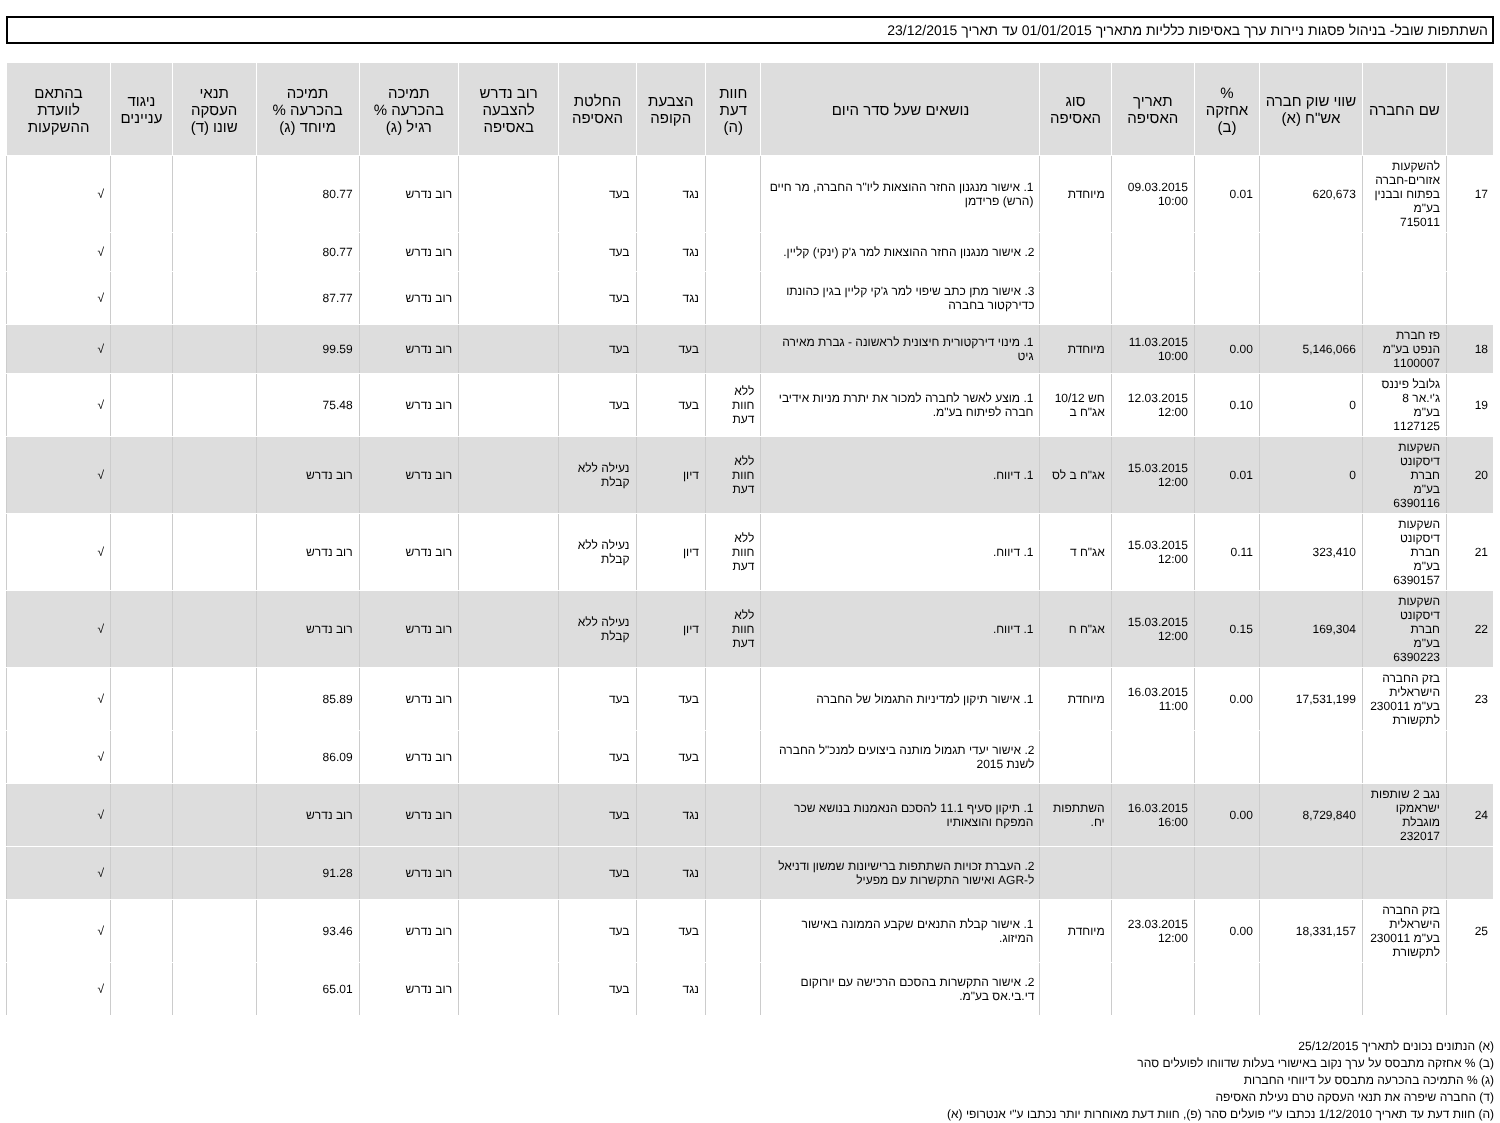השתתפות שובל- בניהול פסגות ניירות ערך באסיפות כלליות מתאריך 01/01/2015 עד תאריך 23/12/2015
| | שם החברה | שווי שוק חברה אש"ח (א) | % אחזקה (ב) | תאריך האסיפה | סוג האסיפה | נושאים שעל סדר היום | חוות דעת (ה) | הצבעת הקופה | החלטת האסיפה | רוב נדרש להצבעה באסיפה | תמיכה בהכרעה % רגיל (ג) | תמיכה בהכרעה % מיוחד (ג) | תנאי העסקה שונו (ד) | ניגוד עניינים | בהתאם לוועדת ההשקעות |
| --- | --- | --- | --- | --- | --- | --- | --- | --- | --- | --- | --- | --- | --- | --- | --- |
| 17 | להשקעות אזורים-חברה בפתוח ובבנין בע"מ 715011 | 620,673 | 0.01 | 09.03.2015 10:00 | מיוחדת | 1. אישור מנגנון החזר ההוצאות ליו"ר החברה, מר חיים (הרש) פרידמן | | נגד | בעד | | רוב נדרש | 80.77 | | | √ |
| | | | | | | 2. אישור מנגנון החזר ההוצאות למר ג'ק (ינקי) קליין. | | נגד | בעד | | רוב נדרש | 80.77 | | | √ |
| | | | | | | 3. אישור מתן כתב שיפוי למר ג'קי קליין בגין כהונתו כדירקטור בחברה | | נגד | בעד | | רוב נדרש | 87.77 | | | √ |
| 18 | פז חברת הנפט בע"מ 1100007 | 5,146,066 | 0.00 | 11.03.2015 10:00 | מיוחדת | 1. מינוי דירקטורית חיצונית לראשונה - גברת מאירה גיט | | בעד | בעד | | רוב נדרש | 99.59 | | | √ |
| 19 | גלובל פיננס ג'י.אר 8 בע"מ 1127125 | 0 | 0.10 | 12.03.2015 12:00 | חש 10/12 אג"ח ב | 1. מוצע לאשר לחברה למכור את יתרת מניות אידיבי חברה לפיתוח בע"מ. | ללא חוות דעת | בעד | בעד | | רוב נדרש | 75.48 | | | √ |
| 20 | השקעות דיסקונט חברת בע"מ 6390116 | 0 | 0.01 | 15.03.2015 12:00 | אג"ח ב לס | 1. דיווח. | ללא חוות דעת | דיון | נעילה ללא קבלת | | רוב נדרש | רוב נדרש | | | √ |
| 21 | השקעות דיסקונט חברת בע"מ 6390157 | 323,410 | 0.11 | 15.03.2015 12:00 | אג"ח ד | 1. דיווח. | ללא חוות דעת | דיון | נעילה ללא קבלת | | רוב נדרש | רוב נדרש | | | √ |
| 22 | השקעות דיסקונט חברת בע"מ 6390223 | 169,304 | 0.15 | 15.03.2015 12:00 | אג"ח ח | 1. דיווח. | ללא חוות דעת | דיון | נעילה ללא קבלת | | רוב נדרש | רוב נדרש | | | √ |
| 23 | בזק החברה הישראלית בע"מ 230011 לתקשורת | 17,531,199 | 0.00 | 16.03.2015 11:00 | מיוחדת | 1. אישור תיקון למדיניות התגמול של החברה | | בעד | בעד | | רוב נדרש | 85.89 | | | √ |
| | | | | | | 2. אישור יעדי תגמול מותנה ביצועים למנכ"ל החברה לשנת 2015 | | בעד | בעד | | רוב נדרש | 86.09 | | | √ |
| 24 | נגב 2 שותפות ישראמקו מוגבלת 232017 | 8,729,840 | 0.00 | 16.03.2015 16:00 | השתתפות יח. | 1. תיקון סעיף 11.1 להסכם הנאמנות בנושא שכר המפקח והוצאותיו | | נגד | בעד | | רוב נדרש | רוב נדרש | | | √ |
| | | | | | | 2. העברת זכויות השתתפות ברישיונות שמשון ודניאל ל-AGR ואישור התקשרות עם מפעיל | | נגד | בעד | | רוב נדרש | 91.28 | | | √ |
| 25 | בזק החברה הישראלית בע"מ 230011 לתקשורת | 18,331,157 | 0.00 | 23.03.2015 12:00 | מיוחדת | 1. אישור קבלת התנאים שקבע הממונה באישור המיזוג. | | בעד | בעד | | רוב נדרש | 93.46 | | | √ |
| | | | | | | 2. אישור התקשרות בהסכם הרכישה עם יורוקום די.בי.אס בע"מ. | | נגד | בעד | | רוב נדרש | 65.01 | | | √ |
(א) הנתונים נכונים לתאריך 25/12/2015
(ב) % אחזקה מתבסס על ערך נקוב באישורי בעלות שדווחו לפועלים סהר
(ג) % התמיכה בהכרעה מתבסס על דיווחי החברות
(ד) החברה שיפרה את תנאי העסקה טרם נעילת האסיפה
(ה) חוות דעת עד תאריך 1/12/2010 נכתבו ע"י פועלים סהר (פ), חוות דעת מאוחרות יותר נכתבו ע"י אנטרופי (א)